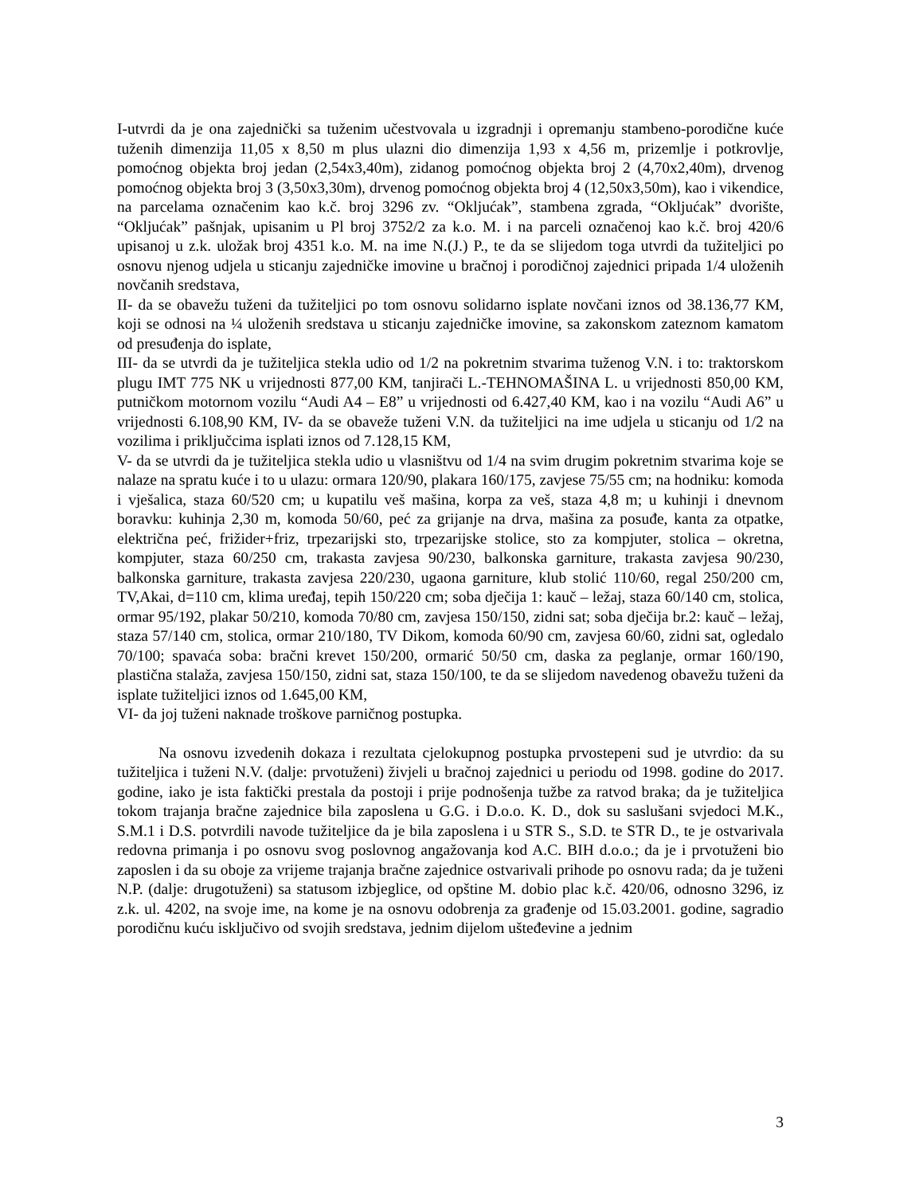I-utvrdi da je ona zajednički sa tuženim učestvovala u izgradnji i opremanju stambeno-porodične kuće tuženih dimenzija 11,05 x 8,50 m plus ulazni dio dimenzija 1,93 x 4,56 m, prizemlje i potkrovlje, pomoćnog objekta broj jedan (2,54x3,40m), zidanog pomoćnog objekta broj 2 (4,70x2,40m), drvenog pomoćnog objekta broj 3 (3,50x3,30m), drvenog pomoćnog objekta broj 4 (12,50x3,50m), kao i vikendice, na parcelama označenim kao k.č. broj 3296 zv. “Okljućak”, stambena zgrada, “Okljućak” dvorište, “Okljućak” pašnjak, upisanim u Pl broj 3752/2 za k.o. M. i na parceli označenoj kao k.č. broj 420/6 upisanoj u z.k. uložak broj 4351 k.o. M. na ime N.(J.) P., te da se slijedom toga utvrdi da tužiteljici po osnovu njenog udjela u sticanju zajedničke imovine u bračnoj i porodičnoj zajednici pripada 1/4 uloženih novčanih sredstava,
II- da se obavežu tuženi da tužiteljici po tom osnovu solidarno isplate novčani iznos od 38.136,77 KM, koji se odnosi na ¼ uloženih sredstava u sticanju zajedničke imovine, sa zakonskom zateznom kamatom od presuđenja do isplate,
III- da se utvrdi da je tužiteljica stekla udio od 1/2 na pokretnim stvarima tuženog V.N. i to: traktorskom plugu IMT 775 NK u vrijednosti 877,00 KM, tanjirači L.-TEHNOMAŠINA L. u vrijednosti 850,00 KM, putničkom motornom vozilu “Audi A4 – E8” u vrijednosti od 6.427,40 KM, kao i na vozilu “Audi A6” u vrijednosti 6.108,90 KM, IV- da se obaveže tuženi V.N. da tužiteljici na ime udjela u sticanju od 1/2 na vozilima i priključcima isplati iznos od 7.128,15 KM,
V- da se utvrdi da je tužiteljica stekla udio u vlasništvu od 1/4 na svim drugim pokretnim stvarima koje se nalaze na spratu kuće i to u ulazu: ormara 120/90, plakara 160/175, zavjese 75/55 cm; na hodniku: komoda i vješalica, staza 60/520 cm; u kupatilu veš mašina, korpa za veš, staza 4,8 m; u kuhinji i dnevnom boravku: kuhinja 2,30 m, komoda 50/60, peć za grijanje na drva, mašina za posuđe, kanta za otpatke, električna peć, frižider+friz, trpezarijski sto, trpezarijske stolice, sto za kompjuter, stolica – okretna, kompjuter, staza 60/250 cm, trakasta zavjesa 90/230, balkonska garniture, trakasta zavjesa 90/230, balkonska garniture, trakasta zavjesa 220/230, ugaona garniture, klub stolić 110/60, regal 250/200 cm, TV,Akai, d=110 cm, klima uređaj, tepih 150/220 cm; soba dječija 1: kauč – ležaj, staza 60/140 cm, stolica, ormar 95/192, plakar 50/210, komoda 70/80 cm, zavjesa 150/150, zidni sat; soba dječija br.2: kauč – ležaj, staza 57/140 cm, stolica, ormar 210/180, TV Dikom, komoda 60/90 cm, zavjesa 60/60, zidni sat, ogledalo 70/100; spavaća soba: bračni krevet 150/200, ormarić 50/50 cm, daska za peglanje, ormar 160/190, plastična stalaža, zavjesa 150/150, zidni sat, staza 150/100, te da se slijedom navedenog obavežu tuženi da isplate tužiteljici iznos od 1.645,00 KM,
VI- da joj tuženi naknade troškove parničnog postupka.
Na osnovu izvedenih dokaza i rezultata cjelokupnog postupka prvostepeni sud je utvrdio: da su tužiteljica i tuženi N.V. (dalje: prvotuženi) živjeli u bračnoj zajednici u periodu od 1998. godine do 2017. godine, iako je ista faktički prestala da postoji i prije podnošenja tužbe za ratvod braka; da je tužiteljica tokom trajanja bračne zajednice bila zaposlena u G.G. i D.o.o. K. D., dok su saslušani svjedoci M.K., S.M.1 i D.S. potvrdili navode tužiteljice da je bila zaposlena i u STR S., S.D. te STR D., te je ostvarivala redovna primanja i po osnovu svog poslovnog angažovanja kod A.C. BIH d.o.o.; da je i prvotuženi bio zaposlen i da su oboje za vrijeme trajanja bračne zajednice ostvarivali prihode po osnovu rada; da je tuženi N.P. (dalje: drugotuženi) sa statusom izbjeglice, od opštine M. dobio plac k.č. 420/06, odnosno 3296, iz z.k. ul. 4202, na svoje ime, na kome je na osnovu odobrenja za građenje od 15.03.2001. godine, sagradio porodičnu kuću isključivo od svojih sredstava, jednim dijelom uštеđevine a jednim
3